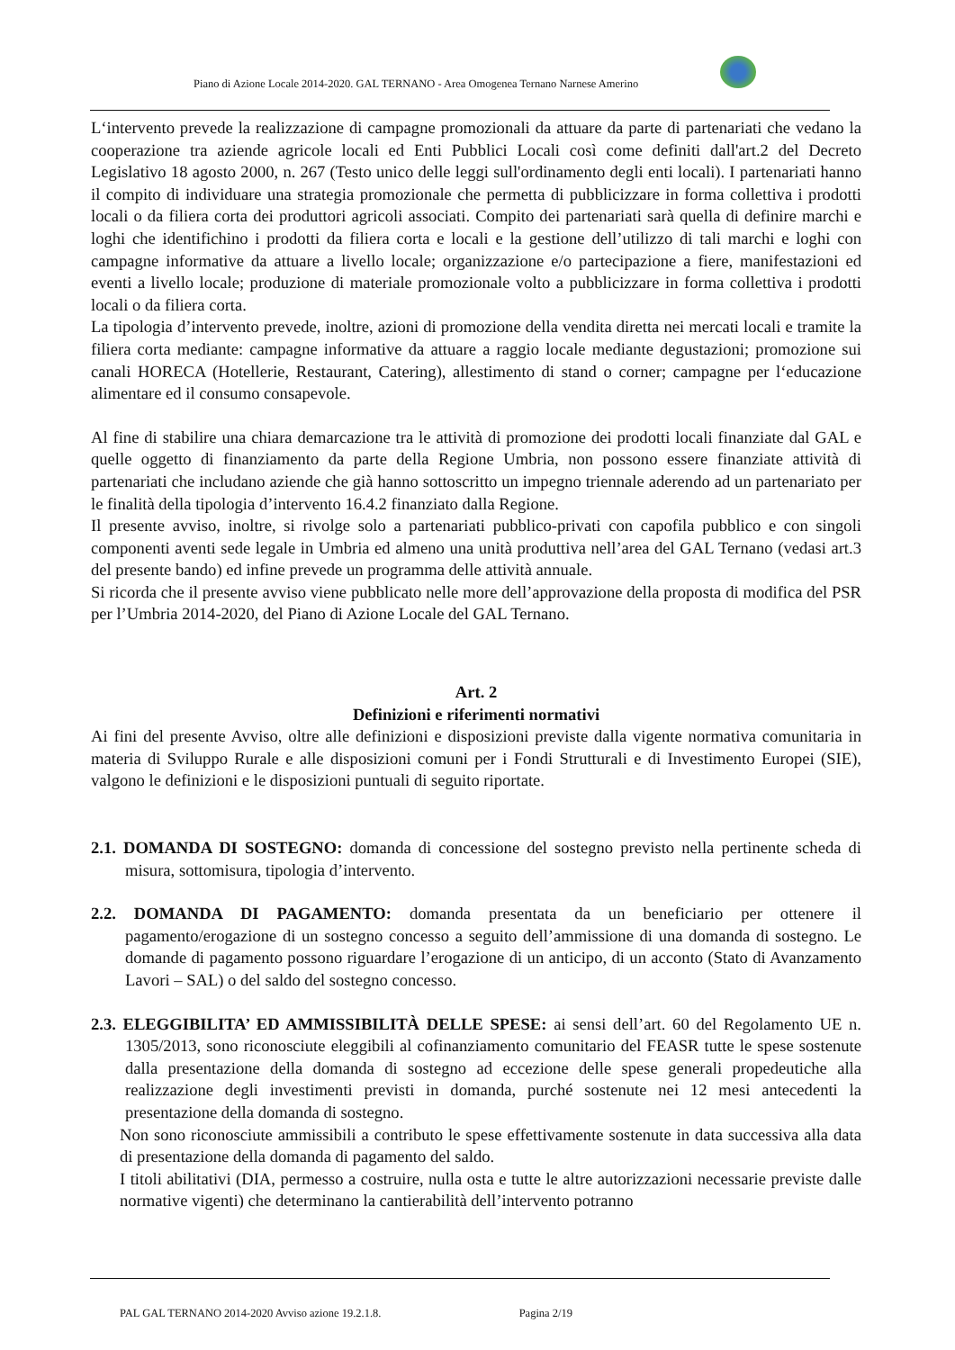Piano di Azione Locale 2014-2020. GAL TERNANO - Area Omogenea Ternano Narnese Amerino
L‘intervento prevede la realizzazione di campagne promozionali da attuare da parte di partenariati che vedano la cooperazione tra aziende agricole locali ed Enti Pubblici Locali così come definiti dall'art.2 del Decreto Legislativo 18 agosto 2000, n. 267 (Testo unico delle leggi sull'ordinamento degli enti locali). I partenariati hanno il compito di individuare una strategia promozionale che permetta di pubblicizzare in forma collettiva i prodotti locali o da filiera corta dei produttori agricoli associati. Compito dei partenariati sarà quella di definire marchi e loghi che identifichino i prodotti da filiera corta e locali e la gestione dell’utilizzo di tali marchi e loghi con campagne informative da attuare a livello locale; organizzazione e/o partecipazione a fiere, manifestazioni ed eventi a livello locale; produzione di materiale promozionale volto a pubblicizzare in forma collettiva i prodotti locali o da filiera corta.
La tipologia d’intervento prevede, inoltre, azioni di promozione della vendita diretta nei mercati locali e tramite la filiera corta mediante: campagne informative da attuare a raggio locale mediante degustazioni; promozione sui canali HORECA (Hotellerie, Restaurant, Catering), allestimento di stand o corner; campagne per l‘educazione alimentare ed il consumo consapevole.
Al fine di stabilire una chiara demarcazione tra le attività di promozione dei prodotti locali finanziate dal GAL e quelle oggetto di finanziamento da parte della Regione Umbria, non possono essere finanziate attività di partenariati che includano aziende che già hanno sottoscritto un impegno triennale aderendo ad un partenariato per le finalità della tipologia d’intervento 16.4.2 finanziato dalla Regione.
Il presente avviso, inoltre, si rivolge solo a partenariati pubblico-privati con capofila pubblico e con singoli componenti aventi sede legale in Umbria ed almeno una unità produttiva nell’area del GAL Ternano (vedasi art.3 del presente bando) ed infine prevede un programma delle attività annuale.
Si ricorda che il presente avviso viene pubblicato nelle more dell’approvazione della proposta di modifica del PSR per l’Umbria 2014-2020, del Piano di Azione Locale del GAL Ternano.
Art. 2
Definizioni e riferimenti normativi
Ai fini del presente Avviso, oltre alle definizioni e disposizioni previste dalla vigente normativa comunitaria in materia di Sviluppo Rurale e alle disposizioni comuni per i Fondi Strutturali e di Investimento Europei (SIE), valgono le definizioni e le disposizioni puntuali di seguito riportate.
2.1. DOMANDA DI SOSTEGNO: domanda di concessione del sostegno previsto nella pertinente scheda di misura, sottomisura, tipologia d’intervento.
2.2. DOMANDA DI PAGAMENTO: domanda presentata da un beneficiario per ottenere il pagamento/erogazione di un sostegno concesso a seguito dell’ammissione di una domanda di sostegno. Le domande di pagamento possono riguardare l’erogazione di un anticipo, di un acconto (Stato di Avanzamento Lavori – SAL) o del saldo del sostegno concesso.
2.3. ELEGGIBILITA’ ED AMMISSIBILITÀ DELLE SPESE: ai sensi dell’art. 60 del Regolamento UE n. 1305/2013, sono riconosciute eleggibili al cofinanziamento comunitario del FEASR tutte le spese sostenute dalla presentazione della domanda di sostegno ad eccezione delle spese generali propedeutiche alla realizzazione degli investimenti previsti in domanda, purché sostenute nei 12 mesi antecedenti la presentazione della domanda di sostegno.
Non sono riconosciute ammissibili a contributo le spese effettivamente sostenute in data successiva alla data di presentazione della domanda di pagamento del saldo.
I titoli abilitativi (DIA, permesso a costruire, nulla osta e tutte le altre autorizzazioni necessarie previste dalle normative vigenti) che determinano la cantierabilità dell’intervento potranno
PAL GAL TERNANO 2014-2020 Avviso azione 19.2.1.8. Pagina 2/19